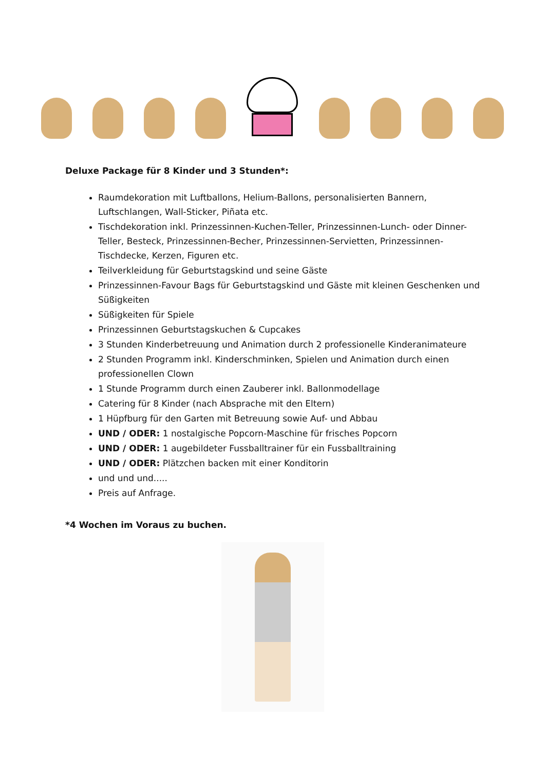Deluxe Package für 8 Kinder und 3 Stunden*:
Raumdekoration mit Luftballons, Helium-Ballons, personalisierten Bannern, Luftschlangen, Wall-Sticker, Piñata etc.
Tischdekoration inkl. Prinzessinnen-Kuchen-Teller, Prinzessinnen-Lunch- oder Dinner-Teller, Besteck, Prinzessinnen-Becher, Prinzessinnen-Servietten, Prinzessinnen-Tischdecke, Kerzen, Figuren etc.
Teilverkleidung für Geburtstagskind und seine Gäste
Prinzessinnen-Favour Bags für Geburtstagskind und Gäste mit kleinen Geschenken und Süßigkeiten
Süßigkeiten für Spiele
Prinzessinnen Geburtstagskuchen & Cupcakes
3 Stunden Kinderbetreuung und Animation durch 2 professionelle Kinderanimateure
2 Stunden Programm inkl. Kinderschminken, Spielen und Animation durch einen professionellen Clown
1 Stunde Programm durch einen Zauberer inkl. Ballonmodellage
Catering für 8 Kinder (nach Absprache mit den Eltern)
1 Hüpfburg für den Garten mit Betreuung sowie Auf- und Abbau
UND / ODER: 1 nostalgische Popcorn-Maschine für frisches Popcorn
UND / ODER: 1 augebildeter Fussballtrainer für ein Fussballtraining
UND / ODER: Plätzchen backen mit einer Konditorin
und und und.....
Preis auf Anfrage.
*4 Wochen im Voraus zu buchen.